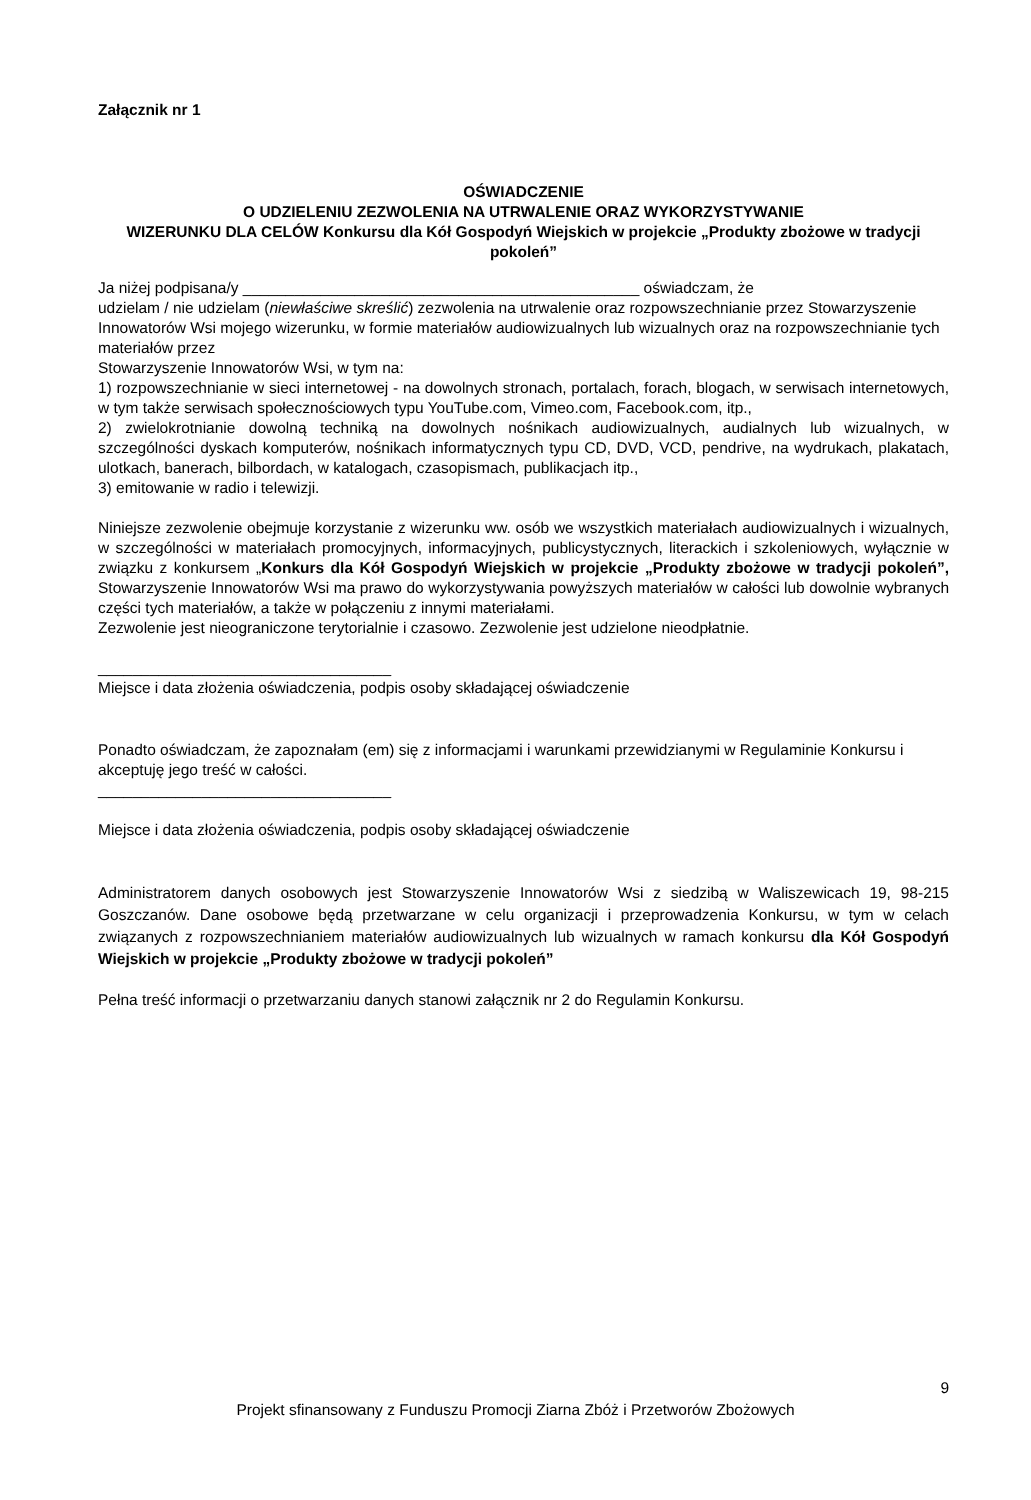Załącznik nr 1
OŚWIADCZENIE
O UDZIELENIU ZEZWOLENIA NA UTRWALENIE ORAZ WYKORZYSTYWANIE
WIZERUNKU DLA CELÓW Konkursu dla Kół Gospodyń Wiejskich w projekcie „Produkty zbożowe w tradycji pokoleń”
Ja niżej podpisana/y ______________________________________________ oświadczam, że
udzielam / nie udzielam (niewłaściwe skreślić) zezwolenia na utrwalenie oraz rozpowszechnianie przez Stowarzyszenie Innowatorów Wsi mojego wizerunku, w formie materiałów audiowizualnych lub wizualnych oraz na rozpowszechnianie tych materiałów przez
Stowarzyszenie Innowatorów Wsi, w tym na:
1) rozpowszechnianie w sieci internetowej - na dowolnych stronach, portalach, forach, blogach, w serwisach internetowych, w tym także serwisach społecznościowych typu YouTube.com, Vimeo.com, Facebook.com, itp.,
2) zwielokrotnianie dowolną techniką na dowolnych nośnikach audiowizualnych, audialnych lub wizualnych, w szczególności dyskach komputerów, nośnikach informatycznych typu CD, DVD, VCD, pendrive, na wydrukach, plakatach, ulotkach, banerach, bilbordach, w katalogach, czasopismach, publikacjach itp.,
3) emitowanie w radio i telewizji.
Niniejsze zezwolenie obejmuje korzystanie z wizerunku ww. osób we wszystkich materiałach audiowizualnych i wizualnych, w szczególności w materiałach promocyjnych, informacyjnych, publicystycznych, literackich i szkoleniowych, wyłącznie w związku z konkursem „Konkurs dla Kół Gospodyń Wiejskich w projekcie „Produkty zbożowe w tradycji pokoleń”, Stowarzyszenie Innowatorów Wsi ma prawo do wykorzystywania powyższych materiałów w całości lub dowolnie wybranych części tych materiałów, a także w połączeniu z innymi materiałami.
Zezwolenie jest nieograniczone terytorialnie i czasowo. Zezwolenie jest udzielone nieodpłatnie.
__________________________________
Miejsce i data złożenia oświadczenia, podpis osoby składającej oświadczenie
Ponadto oświadczam, że zapoznałam (em) się z informacjami i warunkami przewidzianymi w Regulaminie Konkursu i akceptuję jego treść w całości.
__________________________________
Miejsce i data złożenia oświadczenia, podpis osoby składającej oświadczenie
Administratorem danych osobowych jest Stowarzyszenie Innowatorów Wsi z siedzibą w Waliszewicach 19, 98-215 Goszczanów. Dane osobowe będą przetwarzane w celu organizacji i przeprowadzenia Konkursu, w tym w celach związanych z rozpowszechnianiem materiałów audiowizualnych lub wizualnych w ramach konkursu dla Kół Gospodyń Wiejskich w projekcie „Produkty zbożowe w tradycji pokoleń”
Pełna treść informacji o przetwarzaniu danych stanowi załącznik nr 2 do Regulamin Konkursu.
9
Projekt sfinansowany z Funduszu Promocji Ziarna Zbóż i Przetworów Zbożowych